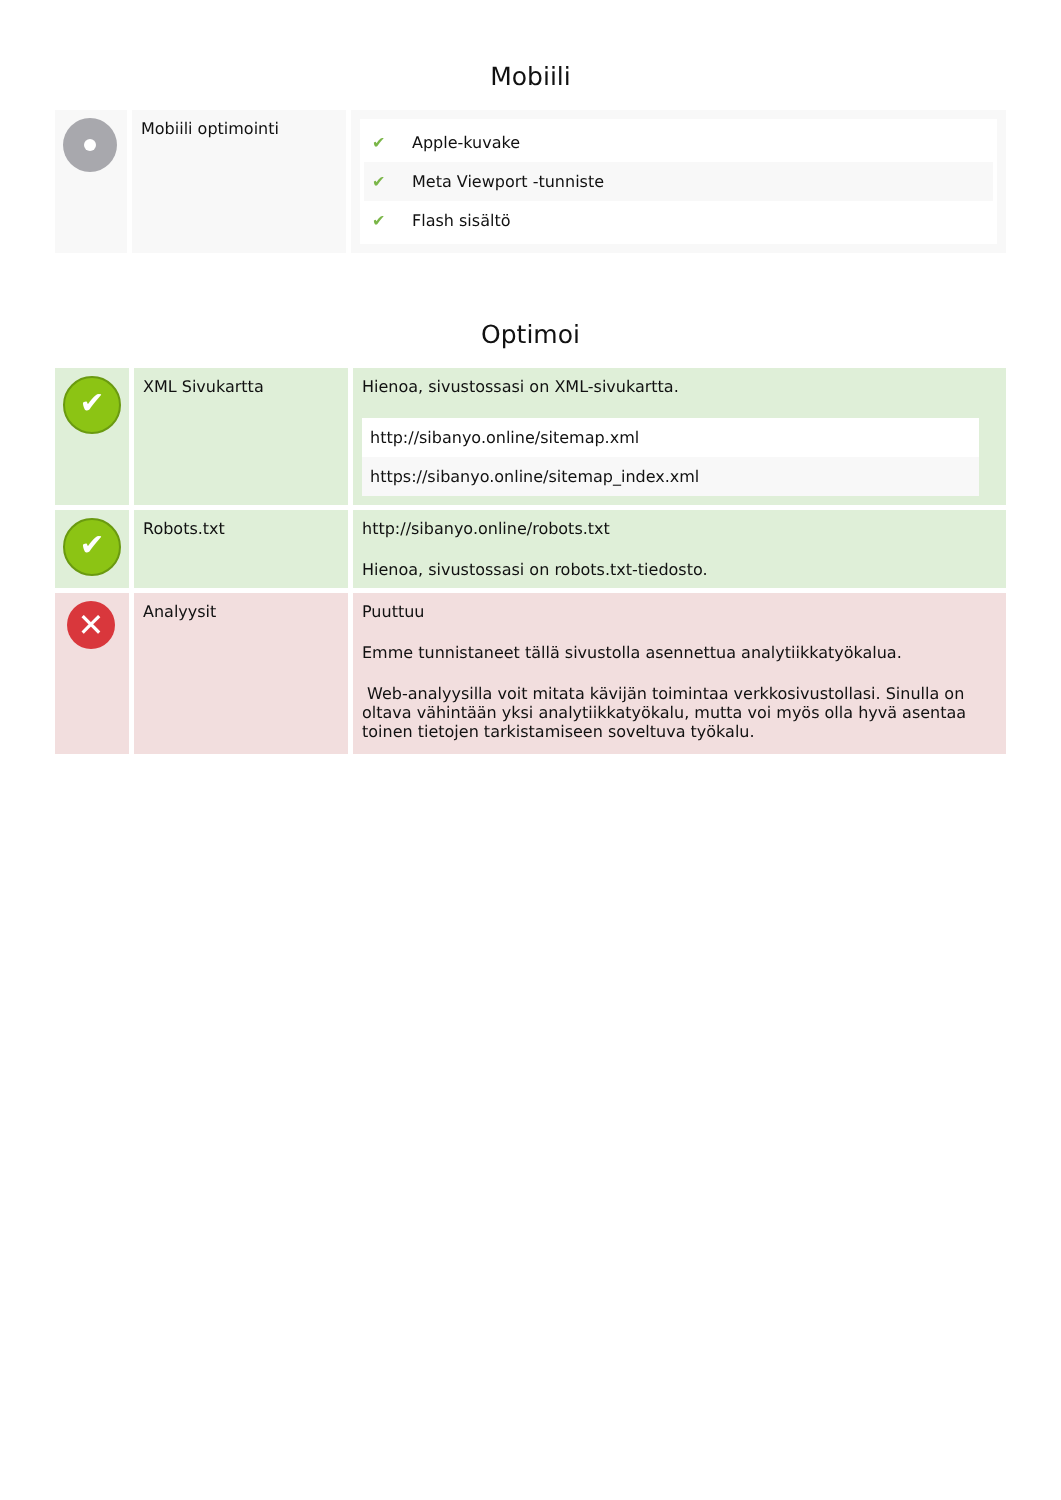Mobiili
| | Mobiili optimointi | ✔ Apple-kuvake ✔ Meta Viewport -tunniste ✔ Flash sisältö |
Optimoi
| ✔ | XML Sivukartta | Hienoa, sivustossasi on XML-sivukartta. http://sibanyo.online/sitemap.xml https://sibanyo.online/sitemap_index.xml |
| ✔ | Robots.txt | http://sibanyo.online/robots.txt Hienoa, sivustossasi on robots.txt-tiedosto. |
| ✕ | Analyysit | Puuttuu Emme tunnistaneet tällä sivustolla asennettua analytiikkatyökalua. Web-analyysilla voit mitata kävijän toimintaa verkkosivustollasi. Sinulla on oltava vähintään yksi analytiikkatyökalu, mutta voi myös olla hyvä asentaa toinen tietojen tarkistamiseen soveltuva työkalu. |